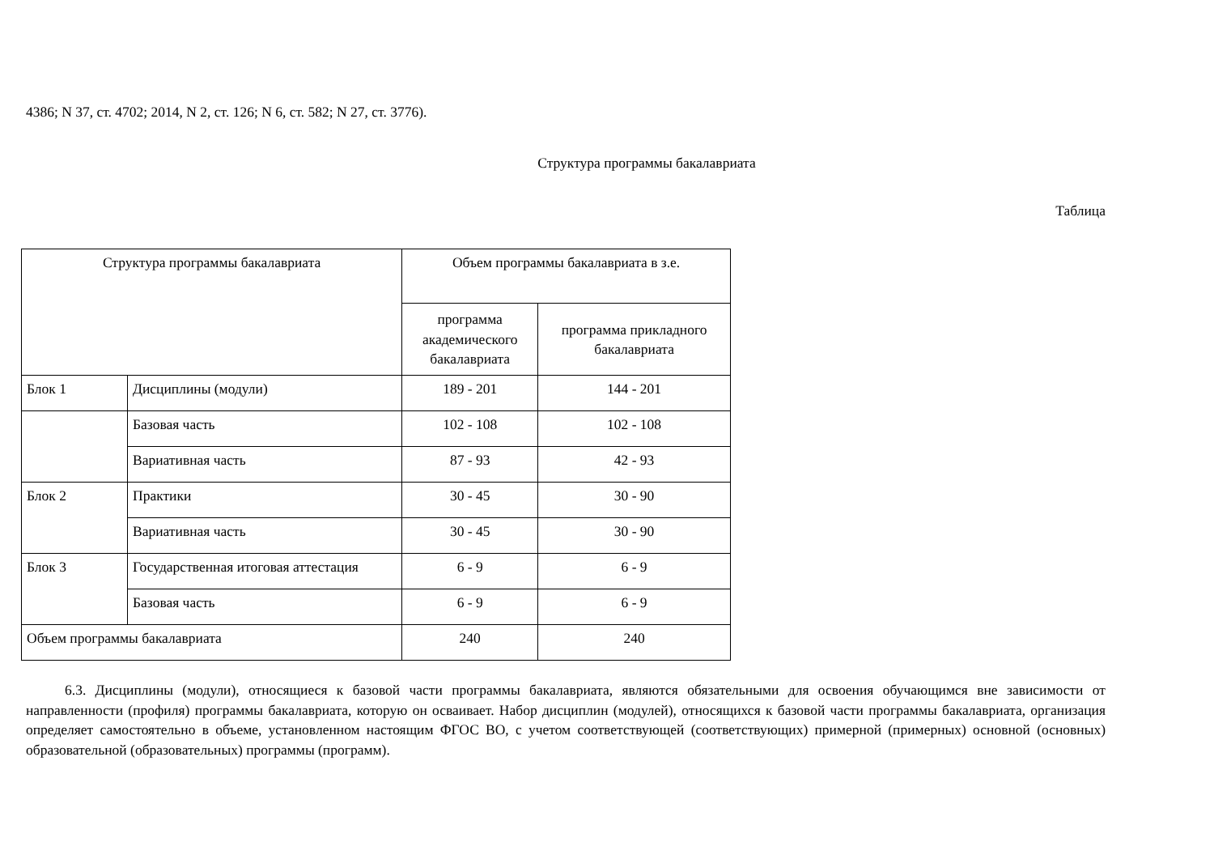4386; N 37, ст. 4702; 2014, N 2, ст. 126; N 6, ст. 582; N 27, ст. 3776).
Структура программы бакалавриата
Таблица
| Структура программы бакалавриата | | Объем программы бакалавриата в з.е. | |
| --- | --- | --- | --- |
| | | программа академического бакалавриата | программа прикладного бакалавриата |
| Блок 1 | Дисциплины (модули) | 189 - 201 | 144 - 201 |
| | Базовая часть | 102 - 108 | 102 - 108 |
| | Вариативная часть | 87 - 93 | 42 - 93 |
| Блок 2 | Практики | 30 - 45 | 30 - 90 |
| | Вариативная часть | 30 - 45 | 30 - 90 |
| Блок 3 | Государственная итоговая аттестация | 6 - 9 | 6 - 9 |
| | Базовая часть | 6 - 9 | 6 - 9 |
| Объем программы бакалавриата | | 240 | 240 |
6.3. Дисциплины (модули), относящиеся к базовой части программы бакалавриата, являются обязательными для освоения обучающимся вне зависимости от направленности (профиля) программы бакалавриата, которую он осваивает. Набор дисциплин (модулей), относящихся к базовой части программы бакалавриата, организация определяет самостоятельно в объеме, установленном настоящим ФГОС ВО, с учетом соответствующей (соответствующих) примерной (примерных) основной (основных) образовательной (образовательных) программы (программ).